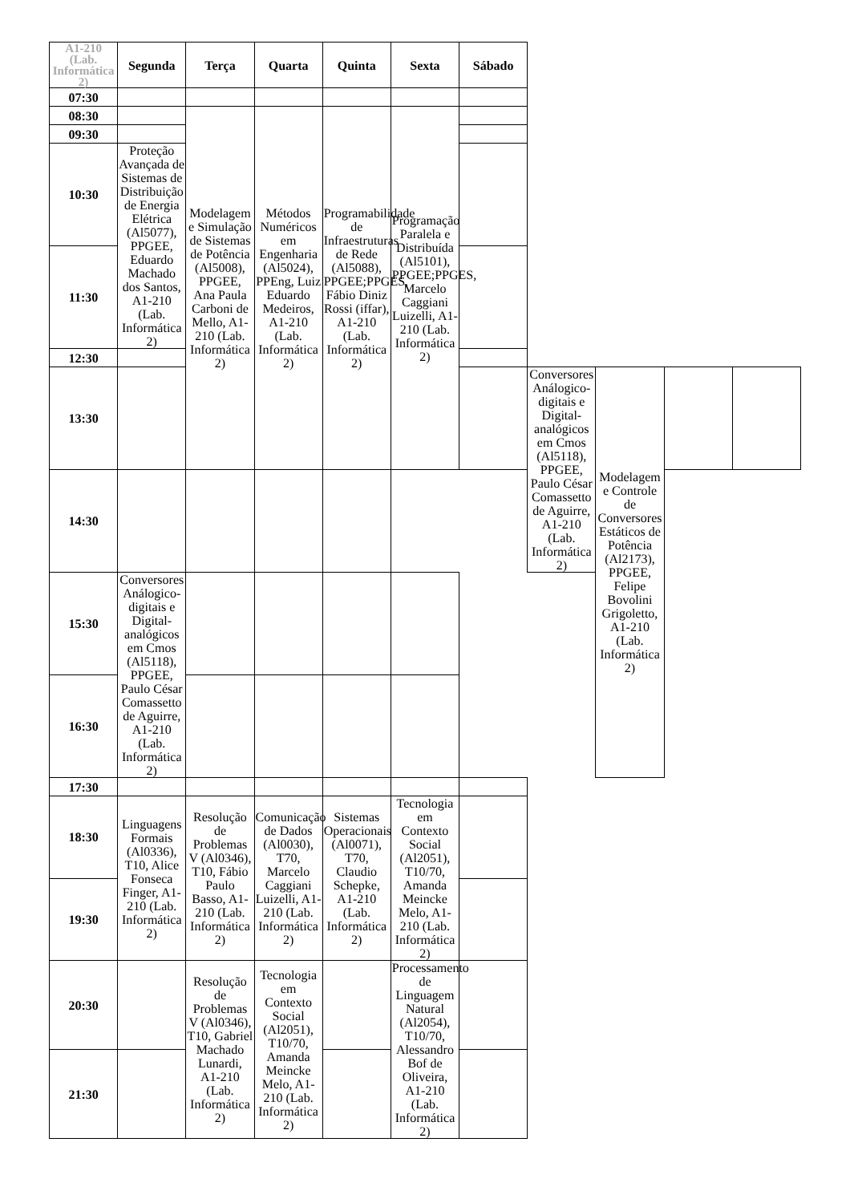| A1-210 (Lab. Informática 2) | Segunda | Terça | Quarta | Quinta | Sexta | Sábado | | | | |
| --- | --- | --- | --- | --- | --- | --- | --- | --- | --- | --- |
| 07:30 | | | | | | | | | | |
| 08:30 | | Modelagem e Simulação de Sistemas de Potência (Al5008), PPGEE, Ana Paula Carboni de Mello, A1-210 (Lab. Informática 2) | Métodos Numéricos em Engenharia (Al5024), PPEng, Luiz Eduardo Medeiros, A1-210 (Lab. Informática 2) | Programabilidade de Infraestruturas de Rede (Al5088), PPGEE;PPGES, Fábio Diniz Rossi (iffar), A1-210 (Lab. Informática 2) | Programação Paralela e Distribuída (Al5101), PPGEE;PPGES, Marcelo Caggiani Luizelli, A1-210 (Lab. Informática 2) | | | | | |
| 09:30 | | | | | | | | | | |
| 10:30 | Proteção Avançada de Sistemas de Distribuição de Energia Elétrica (Al5077), PPGEE, Eduardo Machado dos Santos, A1-210 (Lab. Informática 2) | | | | | | | | | |
| 11:30 | | | | | | | | | | |
| 12:30 | | | | | | | | | | |
| 13:30 | | | | | | | Conversores Análogico-digitais e Digital-analógicos em Cmos (Al5118), PPGEE, Paulo César Comassetto de Aguirre, A1-210 (Lab. Informática 2) | Modelagem e Controle de Conversores Estáticos de Potência (Al2173), PPGEE, Felipe Bovolini Grigoletto, A1-210 (Lab. Informática 2) | | |
| 14:30 | | | | | | | | | | |
| 15:30 | Conversores Análogico-digitais e Digital-analógicos em Cmos (Al5118), PPGEE, Paulo César Comassetto de Aguirre, A1-210 (Lab. Informática 2) | | | | | | | | | |
| 16:30 | | | | | | | | | | |
| 17:30 | | | | | | | | | | |
| 18:30 | Linguagens Formais (Al0336), T10, Alice Fonseca Finger, A1-210 (Lab. Informática 2) | Resolução de Problemas V (Al0346), T10, Fábio Paulo Basso, A1-210 (Lab. Informática 2) | Comunicação de Dados (Al0030), T70, Marcelo Caggiani Luizelli, A1-210 (Lab. Informática 2) | Sistemas Operacionais (Al0071), T70, Claudio Schepke, A1-210 (Lab. Informática 2) | Tecnologia em Contexto Social (Al2051), T10/70, Amanda Meincke Melo, A1-210 (Lab. Informática 2) | | | | | |
| 19:30 | | | | | | | | | | |
| 20:30 | | Resolução de Problemas V (Al0346), T10, Gabriel Machado Lunardi, A1-210 (Lab. Informática 2) | Tecnologia em Contexto Social (Al2051), T10/70, Amanda Meincke Melo, A1-210 (Lab. Informática 2) | | Processamento de Linguagem Natural (Al2054), T10/70, Alessandro Bof de Oliveira, A1-210 (Lab. Informática 2) | | | | | |
| 21:30 | | | | | | | | | | |